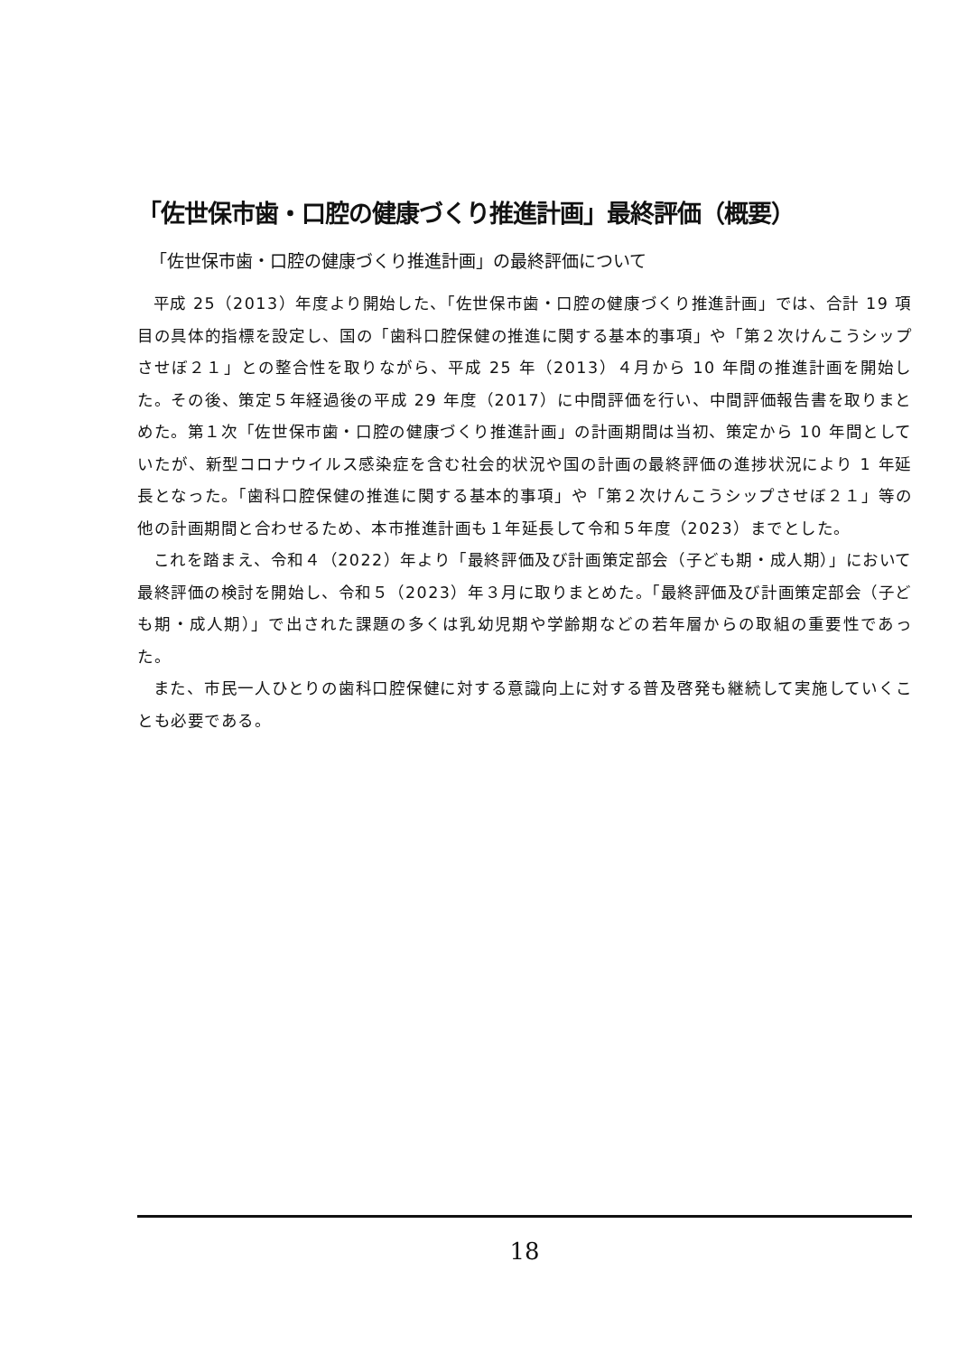「佐世保市歯・口腔の健康づくり推進計画」最終評価（概要）
「佐世保市歯・口腔の健康づくり推進計画」の最終評価について
平成 25（2013）年度より開始した、「佐世保市歯・口腔の健康づくり推進計画」では、合計 19 項目の具体的指標を設定し、国の「歯科口腔保健の推進に関する基本的事項」や「第２次けんこうシップさせぼ２１」との整合性を取りながら、平成 25 年（2013）４月から 10 年間の推進計画を開始した。その後、策定５年経過後の平成 29 年度（2017）に中間評価を行い、中間評価報告書を取りまとめた。第１次「佐世保市歯・口腔の健康づくり推進計画」の計画期間は当初、策定から 10 年間としていたが、新型コロナウイルス感染症を含む社会的状況や国の計画の最終評価の進捗状況により 1 年延長となった。「歯科口腔保健の推進に関する基本的事項」や「第２次けんこうシップさせぼ２１」等の他の計画期間と合わせるため、本市推進計画も１年延長して令和５年度（2023）までとした。
これを踏まえ、令和４（2022）年より「最終評価及び計画策定部会（子ども期・成人期）」において最終評価の検討を開始し、令和５（2023）年３月に取りまとめた。「最終評価及び計画策定部会（子ども期・成人期）」で出された課題の多くは乳幼児期や学齢期などの若年層からの取組の重要性であった。
また、市民一人ひとりの歯科口腔保健に対する意識向上に対する普及啓発も継続して実施していくことも必要である。
18